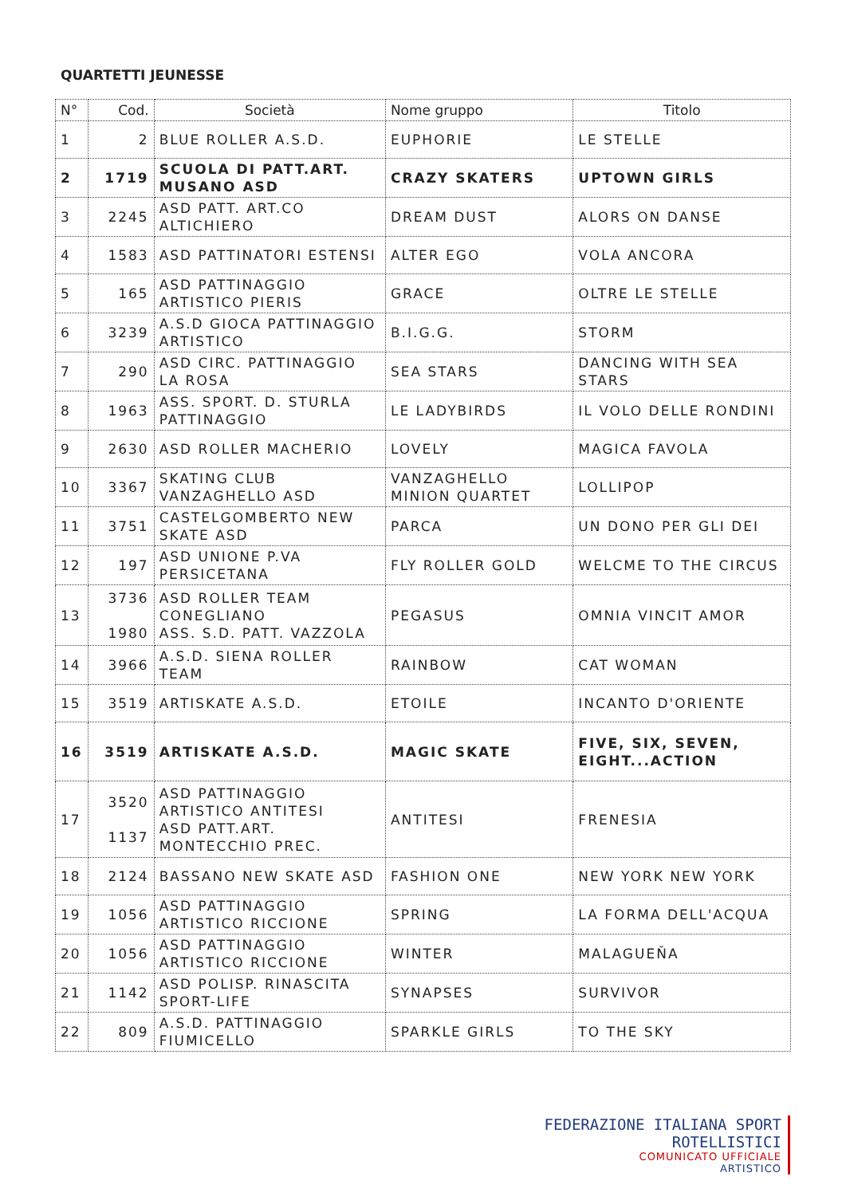QUARTETTI JEUNESSE
| N° | Cod. | Società | Nome gruppo | Titolo |
| --- | --- | --- | --- | --- |
| 1 | 2 | BLUE ROLLER A.S.D. | EUPHORIE | LE STELLE |
| 2 | 1719 | SCUOLA DI PATT.ART. MUSANO ASD | CRAZY SKATERS | UPTOWN GIRLS |
| 3 | 2245 | ASD PATT. ART.CO ALTICHIERO | DREAM DUST | ALORS ON DANSE |
| 4 | 1583 | ASD PATTINATORI ESTENSI | ALTER EGO | VOLA ANCORA |
| 5 | 165 | ASD PATTINAGGIO ARTISTICO PIERIS | GRACE | OLTRE LE STELLE |
| 6 | 3239 | A.S.D GIOCA PATTINAGGIO ARTISTICO | B.I.G.G. | STORM |
| 7 | 290 | ASD CIRC. PATTINAGGIO LA ROSA | SEA STARS | DANCING WITH SEA STARS |
| 8 | 1963 | ASS. SPORT. D. STURLA PATTINAGGIO | LE LADYBIRDS | IL VOLO DELLE RONDINI |
| 9 | 2630 | ASD ROLLER MACHERIO | LOVELY | MAGICA FAVOLA |
| 10 | 3367 | SKATING CLUB VANZAGHELLO ASD | VANZAGHELLO MINION QUARTET | LOLLIPOP |
| 11 | 3751 | CASTELGOMBERTO NEW SKATE ASD | PARCA | UN DONO PER GLI DEI |
| 12 | 197 | ASD UNIONE P.VA PERSICETANA | FLY ROLLER GOLD | WELCME TO THE CIRCUS |
| 13 | 3736 1980 | ASD ROLLER TEAM CONEGLIANO ASS. S.D. PATT. VAZZOLA | PEGASUS | OMNIA VINCIT AMOR |
| 14 | 3966 | A.S.D. SIENA ROLLER TEAM | RAINBOW | CAT WOMAN |
| 15 | 3519 | ARTISKATE A.S.D. | ETOILE | INCANTO D'ORIENTE |
| 16 | 3519 | ARTISKATE A.S.D. | MAGIC SKATE | FIVE, SIX, SEVEN, EIGHT...ACTION |
| 17 | 3520 1137 | ASD PATTINAGGIO ARTISTICO ANTITESI ASD PATT.ART. MONTECCHIO PREC. | ANTITESI | FRENESIA |
| 18 | 2124 | BASSANO NEW SKATE ASD | FASHION ONE | NEW YORK NEW YORK |
| 19 | 1056 | ASD PATTINAGGIO ARTISTICO RICCIONE | SPRING | LA FORMA DELL'ACQUA |
| 20 | 1056 | ASD PATTINAGGIO ARTISTICO RICCIONE | WINTER | MALAGUEŇA |
| 21 | 1142 | ASD POLISP. RINASCITA SPORT-LIFE | SYNAPSES | SURVIVOR |
| 22 | 809 | A.S.D. PATTINAGGIO FIUMICELLO | SPARKLE GIRLS | TO THE SKY |
FEDERAZIONE ITALIANA SPORT ROTELLISTICI
COMUNICATO UFFICIALE
ARTISTICO